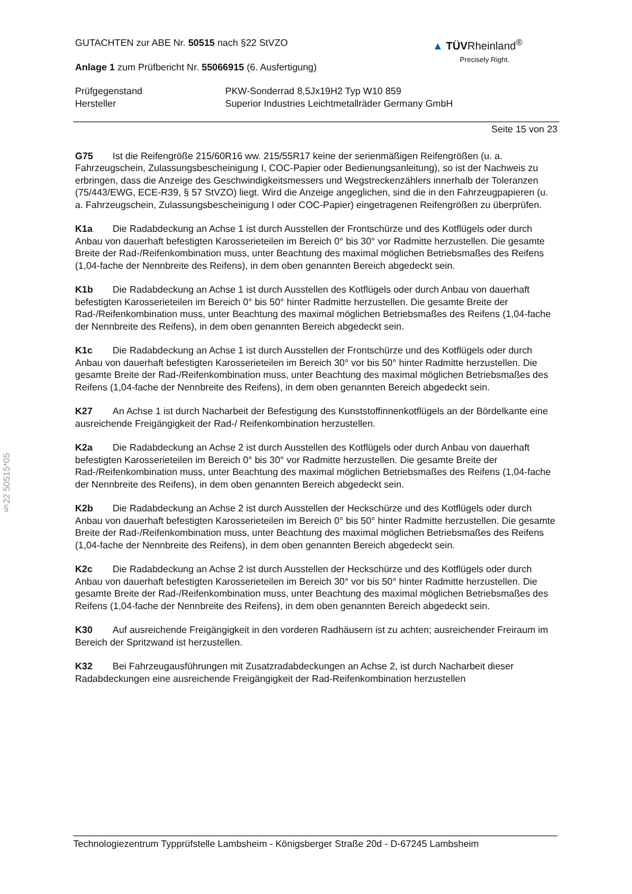▲ TÜVRheinland<sup>®</sup>
Precisely Right.
§22 50515*05
GUTACHTEN zur ABE Nr. 50515 nach §22 StVZO
Anlage 1 zum Prüfbericht Nr. 55066915 (6. Ausfertigung)
Prüfgegenstand
Hersteller
PKW-Sonderrad 8,5Jx19H2 Typ W10 859
Superior Industries Leichtmetallräder Germany GmbH
Seite 15 von 23
G75 Ist die Reifengröße 215/60R16 ww. 215/55R17 keine der serienmäßigen Reifengrößen (u. a. Fahrzeugschein, Zulassungsbescheinigung I, COC-Papier oder Bedienungsanleitung), so ist der Nachweis zu erbringen, dass die Anzeige des Geschwindigkeitsmessers und Wegstreckenzählers innerhalb der Toleranzen (75/443/EWG, ECE-R39, § 57 StVZO) liegt. Wird die Anzeige angeglichen, sind die in den Fahrzeugpapieren (u. a. Fahrzeugschein, Zulassungsbescheinigung I oder COC-Papier) eingetragenen Reifengrößen zu überprüfen.
K1a Die Radabdeckung an Achse 1 ist durch Ausstellen der Frontschürze und des Kotflügels oder durch Anbau von dauerhaft befestigten Karosserieteilen im Bereich 0° bis 30° vor Radmitte herzustellen. Die gesamte Breite der Rad-/Reifenkombination muss, unter Beachtung des maximal möglichen Betriebsmaßes des Reifens (1,04-fache der Nennbreite des Reifens), in dem oben genannten Bereich abgedeckt sein.
K1b Die Radabdeckung an Achse 1 ist durch Ausstellen des Kotflügels oder durch Anbau von dauerhaft befestigten Karosserieteilen im Bereich 0° bis 50° hinter Radmitte herzustellen. Die gesamte Breite der Rad-/Reifenkombination muss, unter Beachtung des maximal möglichen Betriebsmaßes des Reifens (1,04-fache der Nennbreite des Reifens), in dem oben genannten Bereich abgedeckt sein.
K1c Die Radabdeckung an Achse 1 ist durch Ausstellen der Frontschürze und des Kotflügels oder durch Anbau von dauerhaft befestigten Karosserieteilen im Bereich 30° vor bis 50° hinter Radmitte herzustellen. Die gesamte Breite der Rad-/Reifenkombination muss, unter Beachtung des maximal möglichen Betriebsmaßes des Reifens (1,04-fache der Nennbreite des Reifens), in dem oben genannten Bereich abgedeckt sein.
K27 An Achse 1 ist durch Nacharbeit der Befestigung des Kunststoffinnenkotflügels an der Bördelkante eine ausreichende Freigängigkeit der Rad-/ Reifenkombination herzustellen.
K2a Die Radabdeckung an Achse 2 ist durch Ausstellen des Kotflügels oder durch Anbau von dauerhaft befestigten Karosserieteilen im Bereich 0° bis 30° vor Radmitte herzustellen. Die gesamte Breite der Rad-/Reifenkombination muss, unter Beachtung des maximal möglichen Betriebsmaßes des Reifens (1,04-fache der Nennbreite des Reifens), in dem oben genannten Bereich abgedeckt sein.
K2b Die Radabdeckung an Achse 2 ist durch Ausstellen der Heckschürze und des Kotflügels oder durch Anbau von dauerhaft befestigten Karosserieteilen im Bereich 0° bis 50° hinter Radmitte herzustellen. Die gesamte Breite der Rad-/Reifenkombination muss, unter Beachtung des maximal möglichen Betriebsmaßes des Reifens (1,04-fache der Nennbreite des Reifens), in dem oben genannten Bereich abgedeckt sein.
K2c Die Radabdeckung an Achse 2 ist durch Ausstellen der Heckschürze und des Kotflügels oder durch Anbau von dauerhaft befestigten Karosserieteilen im Bereich 30° vor bis 50° hinter Radmitte herzustellen. Die gesamte Breite der Rad-/Reifenkombination muss, unter Beachtung des maximal möglichen Betriebsmaßes des Reifens (1,04-fache der Nennbreite des Reifens), in dem oben genannten Bereich abgedeckt sein.
K30 Auf ausreichende Freigängigkeit in den vorderen Radhäusern ist zu achten; ausreichender Freiraum im Bereich der Spritzwand ist herzustellen.
K32 Bei Fahrzeugausführungen mit Zusatzradabdeckungen an Achse 2, ist durch Nacharbeit dieser Radabdeckungen eine ausreichende Freigängigkeit der Rad-Reifenkombination herzustellen
Technologiezentrum Typprüfstelle Lambsheim - Königsberger Straße 20d - D-67245 Lambsheim